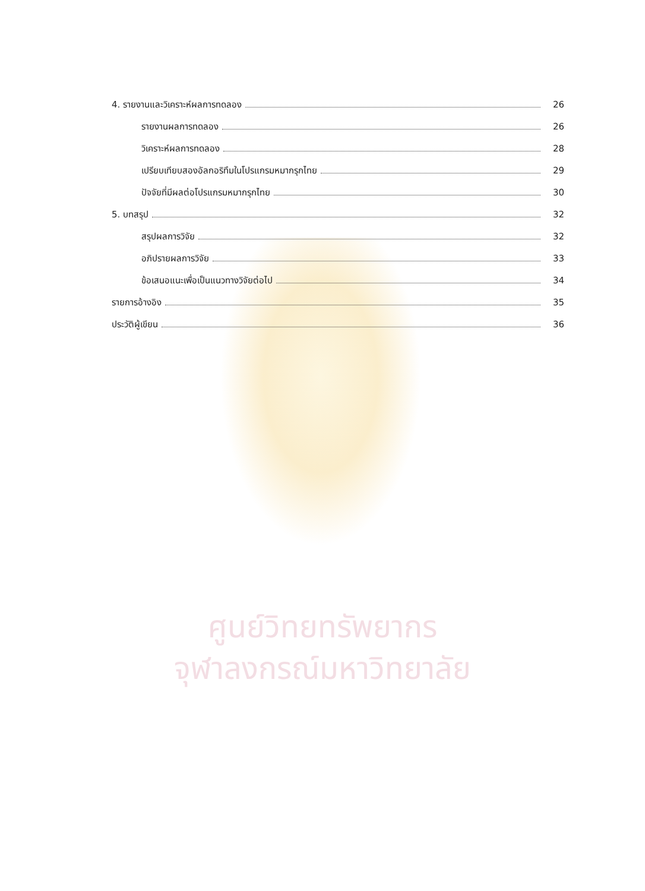ศูนย์วิทยทรัพยากร
จุฬาลงกรณ์มหาวิทยาลัย
4. รายงานและวิเคราะห์ผลการทดลอง 26
รายงานผลการทดลอง 26
วิเคราะห์ผลการทดลอง 28
เปรียบเทียบสองอัลกอริทึมในโปรแกรมหมากรุกไทย 29
ปัจจัยที่มีผลต่อโปรแกรมหมากรุกไทย 30
5. บทสรุป 32
สรุปผลการวิจัย 32
อภิปรายผลการวิจัย 33
ข้อเสนอแนะเพื่อเป็นแนวทางวิจัยต่อไป 34
รายการอ้างอิง 35
ประวัติผู้เขียน 36